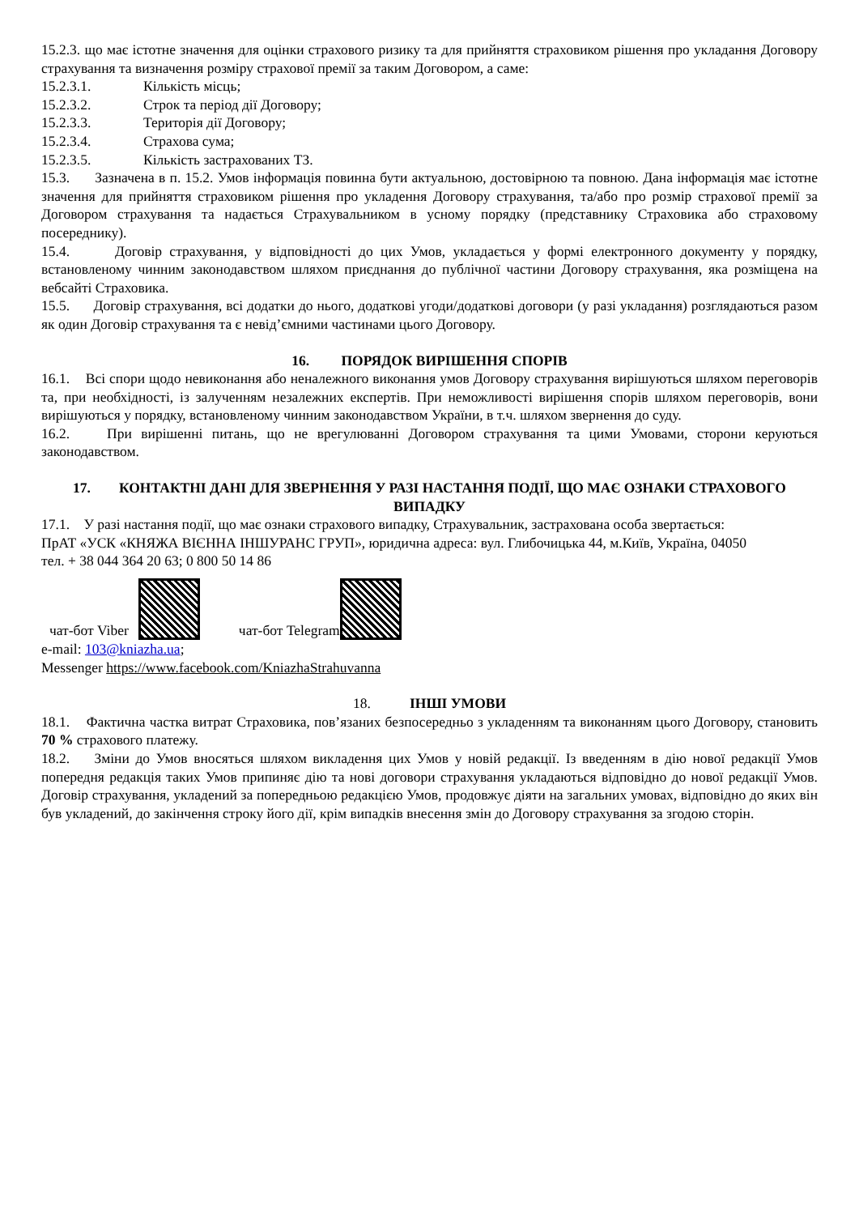15.2.3. що має істотне значення для оцінки страхового ризику та для прийняття страховиком рішення про укладання Договору страхування та визначення розміру страхової премії за таким Договором, а саме:
15.2.3.1. Кількість місць;
15.2.3.2. Строк та період дії Договору;
15.2.3.3. Територія дії Договору;
15.2.3.4. Страхова сума;
15.2.3.5. Кількість застрахованих ТЗ.
15.3. Зазначена в п. 15.2. Умов інформація повинна бути актуальною, достовірною та повною. Дана інформація має істотне значення для прийняття страховиком рішення про укладення Договору страхування, та/або про розмір страхової премії за Договором страхування та надається Страхувальником в усному порядку (представнику Страховика або страховому посереднику).
15.4. Договір страхування, у відповідності до цих Умов, укладається у формі електронного документу у порядку, встановленому чинним законодавством шляхом приєднання до публічної частини Договору страхування, яка розміщена на вебсайті Страховика.
15.5. Договір страхування, всі додатки до нього, додаткові угоди/додаткові договори (у разі укладання) розглядаються разом як один Договір страхування та є невід’ємними частинами цього Договору.
16. ПОРЯДОК ВИРІШЕННЯ СПОРІВ
16.1. Всі спори щодо невиконання або неналежного виконання умов Договору страхування вирішуються шляхом переговорів та, при необхідності, із залученням незалежних експертів. При неможливості вирішення спорів шляхом переговорів, вони вирішуються у порядку, встановленому чинним законодавством України, в т.ч. шляхом звернення до суду.
16.2. При вирішенні питань, що не врегулюванні Договором страхування та цими Умовами, сторони керуються законодавством.
17. КОНТАКТНІ ДАНІ ДЛЯ ЗВЕРНЕННЯ У РАЗІ НАСТАННЯ ПОДІЇ, ЩО МАЄ ОЗНАКИ СТРАХОВОГО ВИПАДКУ
17.1. У разі настання події, що має ознаки страхового випадку, Страхувальник, застрахована особа звертається:
ПрАТ «УСК «КНЯЖА ВІЄННА ІНШУРАНС ГРУП», юридична адреса: вул. Глибочицька 44, м.Київ, Україна, 04050
тел. + 38 044 364 20 63; 0 800 50 14 86
чат-бот Viber чат-бот Telegram
e-mail: 103@kniazha.ua;
Messenger https://www.facebook.com/KniazhaStrahuvanna
18. ІНШІ УМОВИ
18.1. Фактична частка витрат Страховика, пов’язаних безпосередньо з укладенням та виконанням цього Договору, становить 70 % страхового платежу.
18.2. Зміни до Умов вносяться шляхом викладення цих Умов у новій редакції. Із введенням в дію нової редакції Умов попередня редакція таких Умов припиняє дію та нові договори страхування укладаються відповідно до нової редакції Умов. Договір страхування, укладений за попередньою редакцією Умов, продовжує діяти на загальних умовах, відповідно до яких він був укладений, до закінчення строку його дії, крім випадків внесення змін до Договору страхування за згодою сторін.